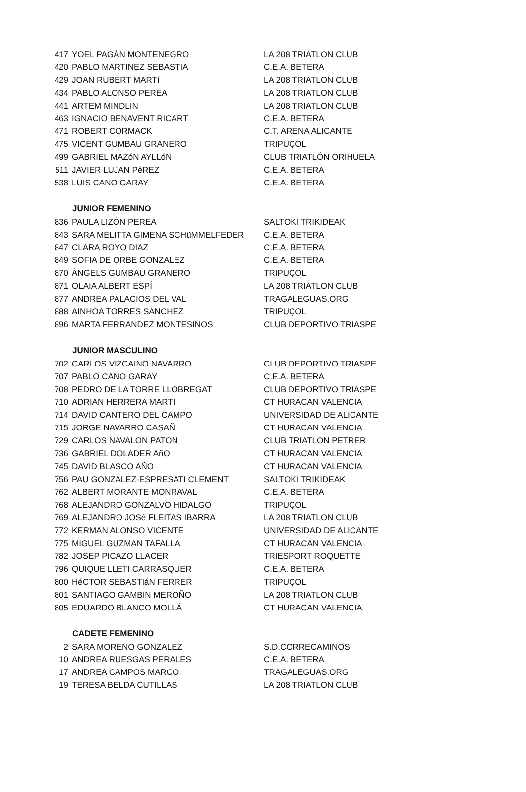| 417 | YOEL PAGÁN MONTENEGRO | LA 208 TRIATLON CLUB |
| 420 | PABLO MARTINEZ SEBASTIA | C.E.A. BETERA |
| 429 | JOAN RUBERT MARTí | LA 208 TRIATLON CLUB |
| 434 | PABLO ALONSO PEREA | LA 208 TRIATLON CLUB |
| 441 | ARTEM MINDLIN | LA 208 TRIATLON CLUB |
| 463 | IGNACIO BENAVENT RICART | C.E.A. BETERA |
| 471 | ROBERT CORMACK | C.T. ARENA ALICANTE |
| 475 | VICENT GUMBAU GRANERO | TRIPUÇOL |
| 499 | GABRIEL MAZóN AYLLóN | CLUB TRIATLÓN ORIHUELA |
| 511 | JAVIER LUJAN PéREZ | C.E.A. BETERA |
| 538 | LUIS CANO GARAY | C.E.A. BETERA |
| | JUNIOR FEMENINO | |
| 836 | PAULA LIZÓN PEREA | SALTOKI TRIKIDEAK |
| 843 | SARA MELITTA GIMENA SCHüMMELFEDER | C.E.A. BETERA |
| 847 | CLARA ROYO DIAZ | C.E.A. BETERA |
| 849 | SOFIA DE ORBE GONZALEZ | C.E.A. BETERA |
| 870 | ÀNGELS GUMBAU GRANERO | TRIPUÇOL |
| 871 | OLAIA ALBERT ESPÍ | LA 208 TRIATLON CLUB |
| 877 | ANDREA PALACIOS DEL VAL | TRAGALEGUAS.ORG |
| 888 | AINHOA TORRES SANCHEZ | TRIPUÇOL |
| 896 | MARTA FERRANDEZ MONTESINOS | CLUB DEPORTIVO TRIASPE |
| | JUNIOR MASCULINO | |
| 702 | CARLOS VIZCAINO NAVARRO | CLUB DEPORTIVO TRIASPE |
| 707 | PABLO CANO GARAY | C.E.A. BETERA |
| 708 | PEDRO DE LA TORRE LLOBREGAT | CLUB DEPORTIVO TRIASPE |
| 710 | ADRIAN HERRERA MARTI | CT HURACAN VALENCIA |
| 714 | DAVID CANTERO DEL CAMPO | UNIVERSIDAD DE ALICANTE |
| 715 | JORGE NAVARRO CASAÑ | CT HURACAN VALENCIA |
| 729 | CARLOS NAVALON PATON | CLUB TRIATLON PETRER |
| 736 | GABRIEL DOLADER AñO | CT HURACAN VALENCIA |
| 745 | DAVID BLASCO AÑO | CT HURACAN VALENCIA |
| 756 | PAU GONZALEZ-ESPRESATI CLEMENT | SALTOKI TRIKIDEAK |
| 762 | ALBERT MORANTE MONRAVAL | C.E.A. BETERA |
| 768 | ALEJANDRO GONZALVO HIDALGO | TRIPUÇOL |
| 769 | ALEJANDRO JOSé FLEITAS IBARRA | LA 208 TRIATLON CLUB |
| 772 | KERMAN ALONSO VICENTE | UNIVERSIDAD DE ALICANTE |
| 775 | MIGUEL GUZMAN TAFALLA | CT HURACAN VALENCIA |
| 782 | JOSEP PICAZO LLACER | TRIESPORT ROQUETTE |
| 796 | QUIQUE LLETI CARRASQUER | C.E.A. BETERA |
| 800 | HéCTOR SEBASTIáN FERRER | TRIPUÇOL |
| 801 | SANTIAGO GAMBIN MEROÑO | LA 208 TRIATLON CLUB |
| 805 | EDUARDO BLANCO MOLLÁ | CT HURACAN VALENCIA |
| | CADETE FEMENINO | |
| 2 | SARA MORENO GONZALEZ | S.D.CORRECAMINOS |
| 10 | ANDREA RUESGAS PERALES | C.E.A. BETERA |
| 17 | ANDREA CAMPOS MARCO | TRAGALEGUAS.ORG |
| 19 | TERESA BELDA CUTILLAS | LA 208 TRIATLON CLUB |